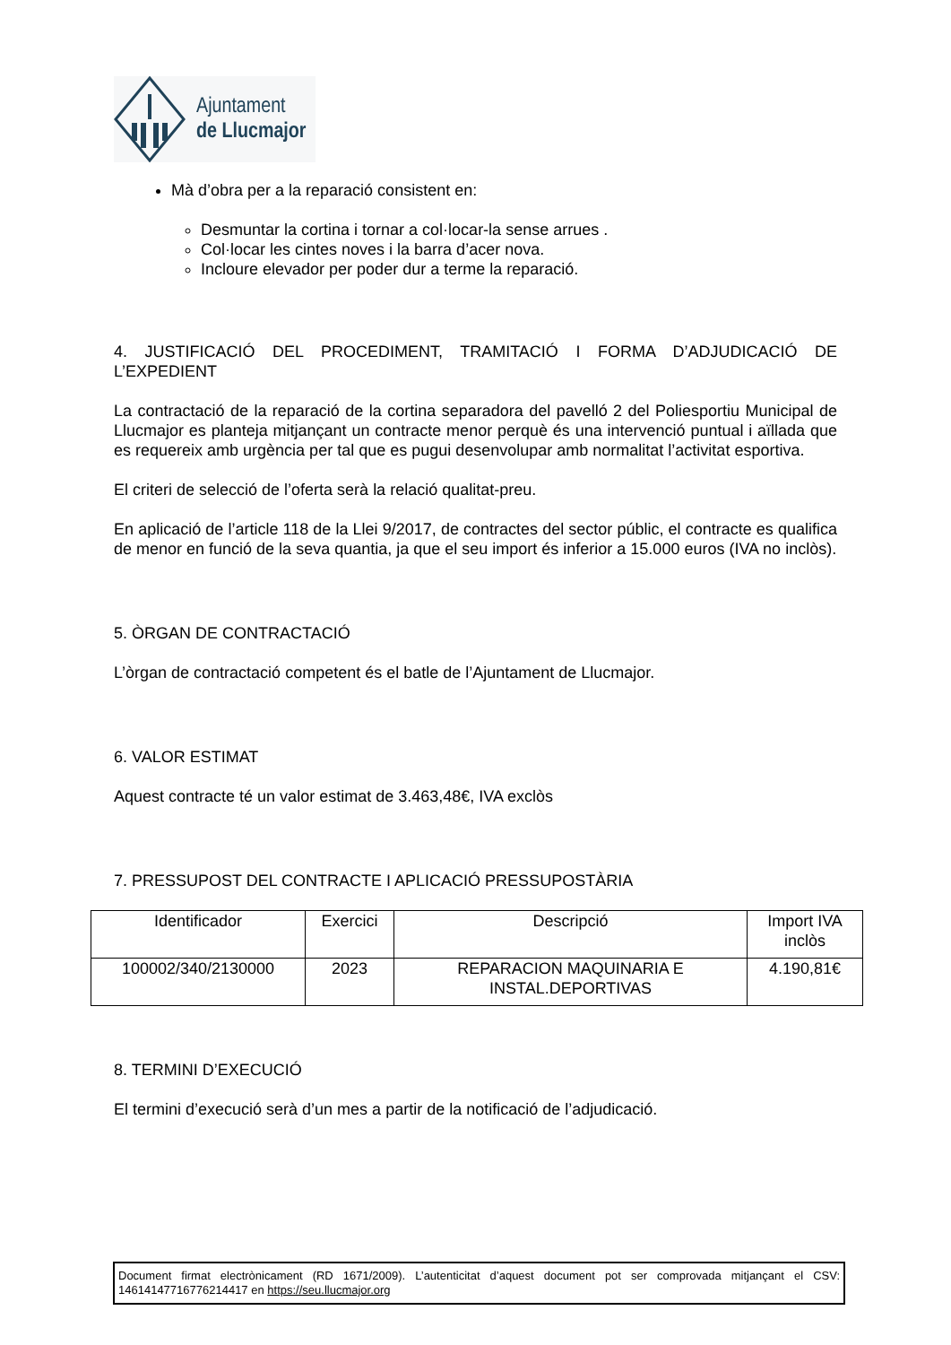Ajuntament
de Llucmajor
Mà d’obra per a la reparació consistent en:
Desmuntar la cortina i tornar a col·locar-la sense arrues .
Col·locar les cintes noves i la barra d’acer nova.
Incloure elevador per poder dur a terme la reparació.
4. JUSTIFICACIÓ DEL PROCEDIMENT, TRAMITACIÓ I FORMA D’ADJUDICACIÓ DE L’EXPEDIENT
La contractació de la reparació de la cortina separadora del pavelló 2 del Poliesportiu Municipal de Llucmajor es planteja mitjançant un contracte menor perquè és una intervenció puntual i aïllada que es requereix amb urgència per tal que es pugui desenvolupar amb normalitat l’activitat esportiva.
El criteri de selecció de l’oferta serà la relació qualitat-preu.
En aplicació de l’article 118 de la Llei 9/2017, de contractes del sector públic, el contracte es qualifica de menor en funció de la seva quantia, ja que el seu import és inferior a 15.000 euros (IVA no inclòs).
5. ÒRGAN DE CONTRACTACIÓ
L’òrgan de contractació competent és el batle de l’Ajuntament de Llucmajor.
6. VALOR ESTIMAT
Aquest contracte té un valor estimat de 3.463,48€, IVA exclòs
7. PRESSUPOST DEL CONTRACTE I APLICACIÓ PRESSUPOSTÀRIA
| Identificador | Exercici | Descripció | Import IVA inclòs |
| 100002/340/2130000 | 2023 | REPARACION MAQUINARIA E INSTAL.DEPORTIVAS | 4.190,81€ |
8. TERMINI D’EXECUCIÓ
El termini d’execució serà d’un mes a partir de la notificació de l’adjudicació.
Document firmat electrònicament (RD 1671/2009). L’autenticitat d’aquest document pot ser comprovada mitjançant el CSV: 14614147716776214417 en https://seu.llucmajor.org